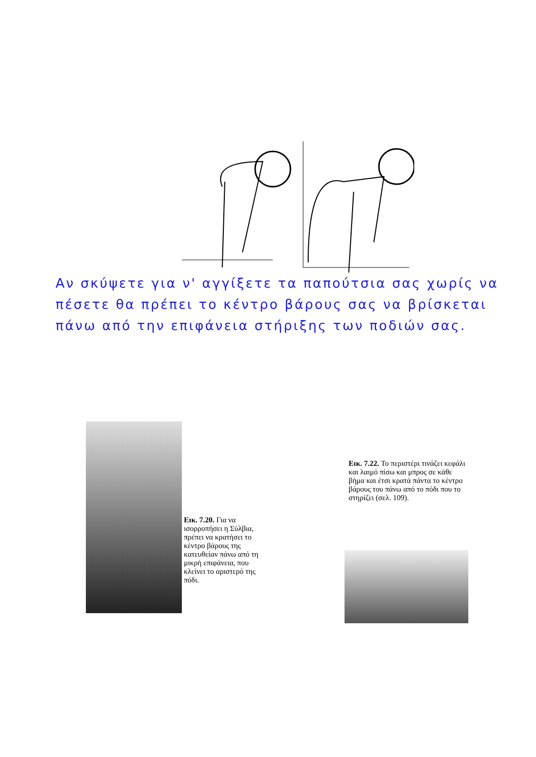Αν σκύψετε για ν' αγγίξετε τα παπούτσια σας χωρίς να πέσετε θα πρέπει το κέντρο βάρους σας να βρίσκεται πάνω από την επιφάνεια στήριξης των ποδιών σας.
Εικ. 7.20. Για να ισορροπήσει η Σύλβια, πρέπει να κρατήσει το κέντρο βάρους της κατευθείαν πάνω από τη μικρή επιφάνεια, που κλείνει το αριστερό της πόδι.
Εικ. 7.22. Το περιστέρι τινάζει κεφάλι και λαιμό πίσω και μπρος σε κάθε βήμα και έτσι κρατά πάντα το κέντρο βάρους του πάνω από το πόδι που το στηρίζει (σελ. 109).